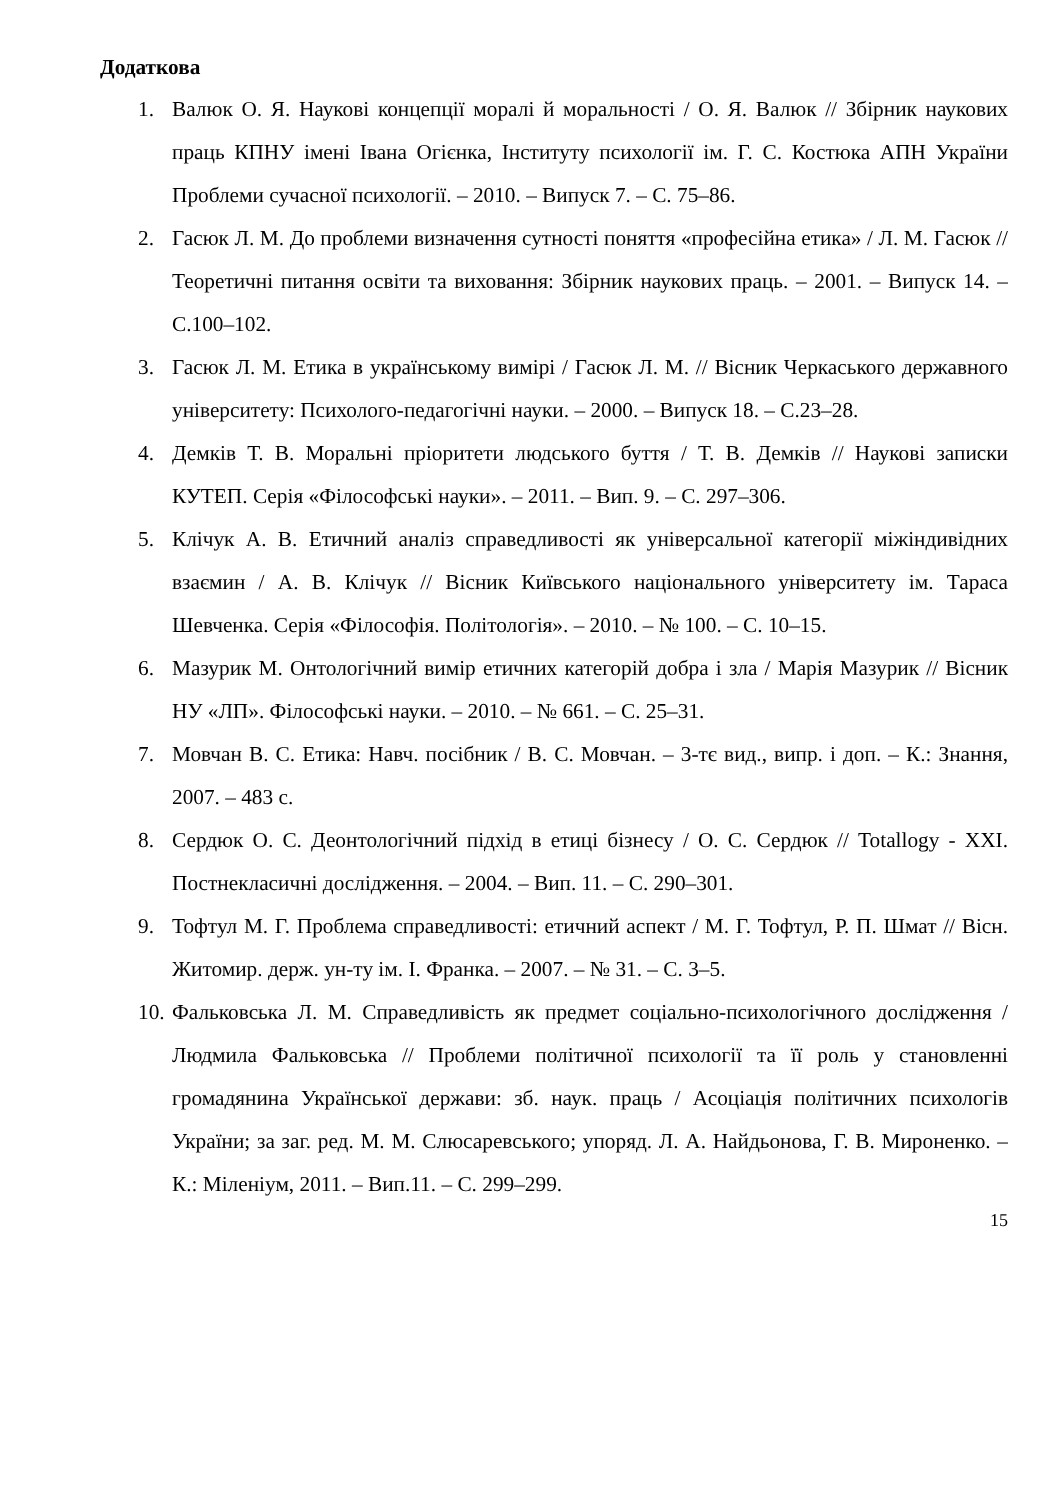Додаткова
1. Валюк О. Я. Наукові концепції моралі й моральності / О. Я. Валюк // Збірник наукових праць КПНУ імені Івана Огієнка, Інституту психології ім. Г. С. Костюка АПН України Проблеми сучасної психології. – 2010. – Випуск 7. – С. 75–86.
2. Гасюк Л. М. До проблеми визначення сутності поняття «професійна етика» / Л. М. Гасюк // Теоретичні питання освіти та виховання: Збірник наукових праць. – 2001. – Випуск 14. – С.100–102.
3. Гасюк Л. М. Етика в українському вимірі / Гасюк Л. М. // Вісник Черкаського державного університету: Психолого-педагогічні науки. – 2000. – Випуск 18. – С.23–28.
4. Демків Т. В. Моральні пріоритети людського буття / Т. В. Демків // Наукові записки КУТЕП. Серія «Філософські науки». – 2011. – Вип. 9. – С. 297–306.
5. Клічук А. В. Етичний аналіз справедливості як універсальної категорії міжіндивідних взаємин / А. В. Клічук // Вісник Київського національного університету ім. Тараса Шевченка. Серія «Філософія. Політологія». – 2010. – № 100. – С. 10–15.
6. Мазурик М. Онтологічний вимір етичних категорій добра і зла / Марія Мазурик // Вісник НУ «ЛП». Філософські науки. – 2010. – № 661. – С. 25–31.
7. Мовчан В. С. Етика: Навч. посібник / В. С. Мовчан. – 3-тє вид., випр. і доп. – К.: Знання, 2007. – 483 с.
8. Сердюк О. С. Деонтологічний підхід в етиці бізнесу / О. С. Сердюк // Totallogy - XXI. Постнекласичні дослідження. – 2004. – Вип. 11. – С. 290–301.
9. Тофтул М. Г. Проблема справедливості: етичний аспект / М. Г. Тофтул, Р. П. Шмат // Вісн. Житомир. держ. ун-ту ім. І. Франка. – 2007. – № 31. – С. 3–5.
10. Фальковська Л. М. Справедливість як предмет соціально-психологічного дослідження / Людмила Фальковська // Проблеми політичної психології та її роль у становленні громадянина Української держави: зб. наук. праць / Асоціація політичних психологів України; за заг. ред. М. М. Слюсаревського; упоряд. Л. А. Найдьонова, Г. В. Мироненко. – К.: Міленіум, 2011. – Вип.11. – С. 299–299.
15